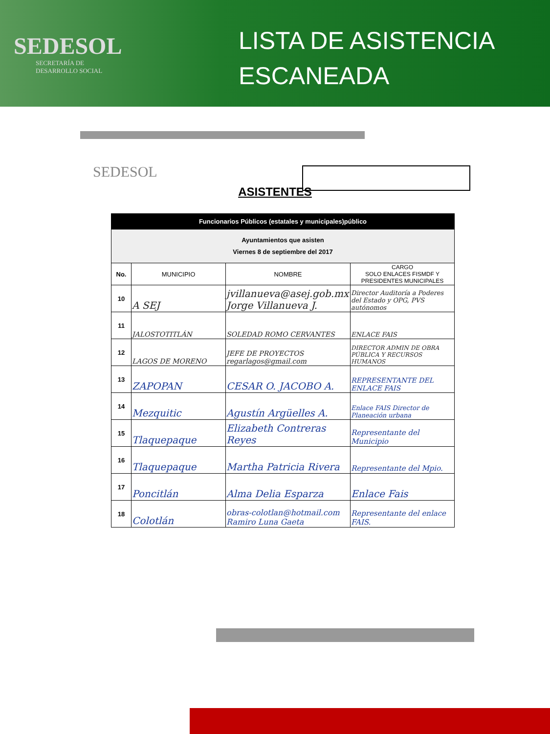SEDESOL
SECRETARÍA DE
DESARROLLO SOCIAL
LISTA DE ASISTENCIA
ESCANEADA
SEDESOL
ASISTENTES
| Funcionarios Públicos (estatales y municipales)público | | | |
| --- | --- | --- | --- |
| Ayuntamientos que asisten Viernes 8 de septiembre del 2017 | | | |
| No. | MUNICIPIO | NOMBRE | CARGO SOLO ENLACES FISMDF Y PRESIDENTES MUNICIPALES |
| 10 | A SEJ | jvillanueva@asej.gob.mx Jorge Villanueva J. | Director Auditoría a Poderes del Estado y OPG, PVS autónomos |
| 11 | JALOSTOTITLÁN | SOLEDAD ROMO CERVANTES | ENLACE FAIS |
| 12 | LAGOS DE MORENO | JEFE DE PROYECTOS regarlagos@gmail.com | DIRECTOR ADMIN DE OBRA PÚBLICA Y RECURSOS HUMANOS |
| 13 | ZAPOPAN | CESAR O. JACOBO A. | REPRESENTANTE DEL ENLACE FAIS |
| 14 | Mezquitic | Agustín Argüelles A. | Enlace FAIS Director de Planeación urbana |
| 15 | Tlaquepaque | Elizabeth Contreras Reyes | Representante del Municipio |
| 16 | Tlaquepaque | Martha Patricia Rivera | Representante del Mpio. |
| 17 | Poncitlán | Alma Delia Esparza | Enlace Fais |
| 18 | Colotlán | obras-colotlan@hotmail.com Ramiro Luna Gaeta | Representante del enlace FAIS. |